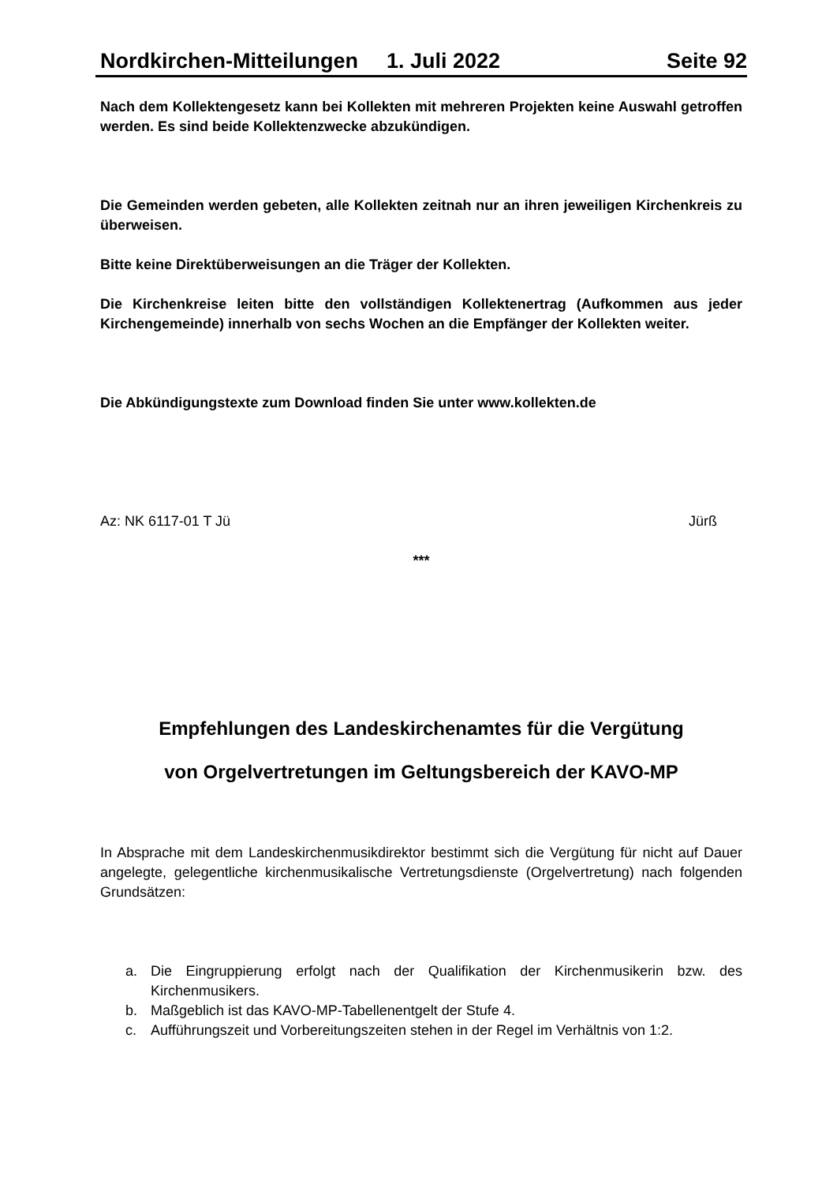Nordkirchen-Mitteilungen 1. Juli 2022 Seite 92
Nach dem Kollektengesetz kann bei Kollekten mit mehreren Projekten keine Auswahl getroffen werden. Es sind beide Kollektenzwecke abzukündigen.
Die Gemeinden werden gebeten, alle Kollekten zeitnah nur an ihren jeweiligen Kirchenkreis zu überweisen.
Bitte keine Direktüberweisungen an die Träger der Kollekten.
Die Kirchenkreise leiten bitte den vollständigen Kollektenertrag (Aufkommen aus jeder Kirchengemeinde) innerhalb von sechs Wochen an die Empfänger der Kollekten weiter.
Die Abkündigungstexte zum Download finden Sie unter www.kollekten.de
Az: NK 6117-01 T Jü Jürß
***
Empfehlungen des Landeskirchenamtes für die Vergütung
von Orgelvertretungen im Geltungsbereich der KAVO-MP
In Absprache mit dem Landeskirchenmusikdirektor bestimmt sich die Vergütung für nicht auf Dauer angelegte, gelegentliche kirchenmusikalische Vertretungsdienste (Orgelvertretung) nach folgenden Grundsätzen:
a. Die Eingruppierung erfolgt nach der Qualifikation der Kirchenmusikerin bzw. des Kirchenmusikers.
b. Maßgeblich ist das KAVO-MP-Tabellenentgelt der Stufe 4.
c. Aufführungszeit und Vorbereitungszeiten stehen in der Regel im Verhältnis von 1:2.